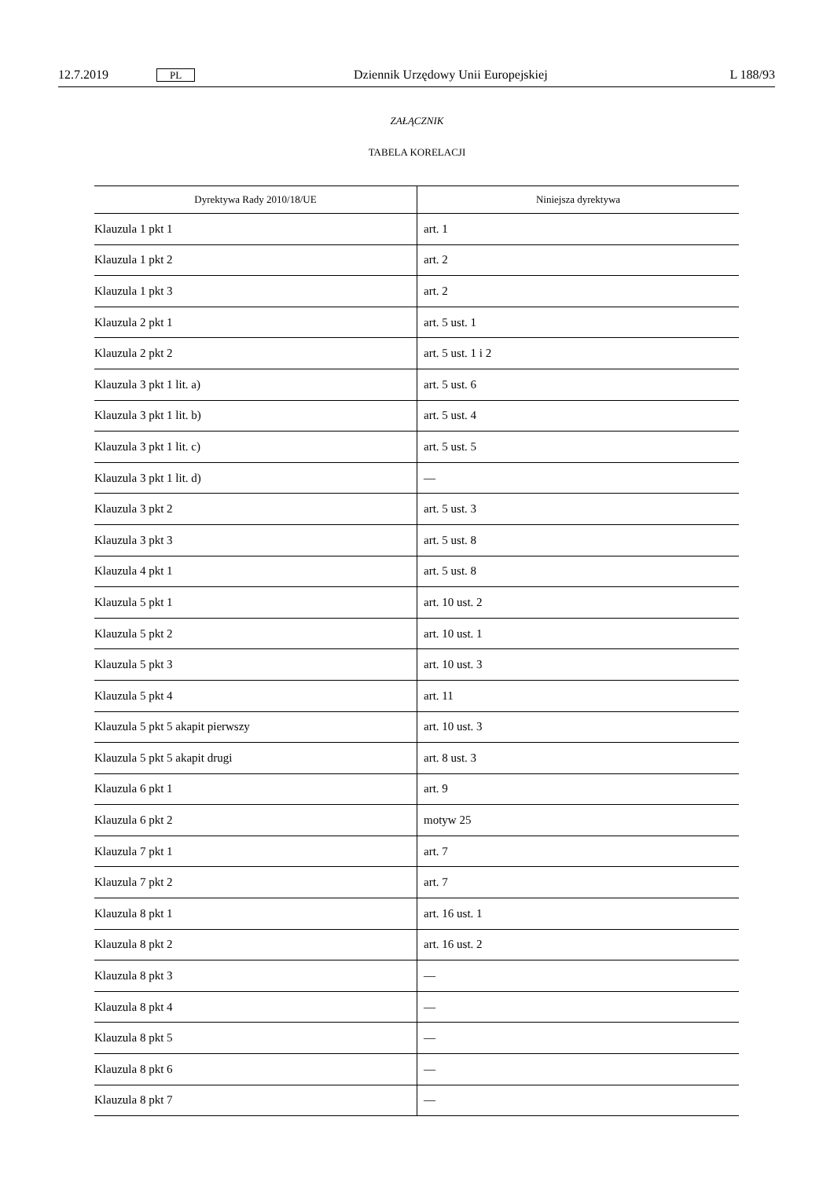12.7.2019 PL Dziennik Urzędowy Unii Europejskiej L 188/93
ZAŁĄCZNIK
TABELA KORELACJI
| Dyrektywa Rady 2010/18/UE | Niniejsza dyrektywa |
| --- | --- |
| Klauzula 1 pkt 1 | art. 1 |
| Klauzula 1 pkt 2 | art. 2 |
| Klauzula 1 pkt 3 | art. 2 |
| Klauzula 2 pkt 1 | art. 5 ust. 1 |
| Klauzula 2 pkt 2 | art. 5 ust. 1 i 2 |
| Klauzula 3 pkt 1 lit. a) | art. 5 ust. 6 |
| Klauzula 3 pkt 1 lit. b) | art. 5 ust. 4 |
| Klauzula 3 pkt 1 lit. c) | art. 5 ust. 5 |
| Klauzula 3 pkt 1 lit. d) | — |
| Klauzula 3 pkt 2 | art. 5 ust. 3 |
| Klauzula 3 pkt 3 | art. 5 ust. 8 |
| Klauzula 4 pkt 1 | art. 5 ust. 8 |
| Klauzula 5 pkt 1 | art. 10 ust. 2 |
| Klauzula 5 pkt 2 | art. 10 ust. 1 |
| Klauzula 5 pkt 3 | art. 10 ust. 3 |
| Klauzula 5 pkt 4 | art. 11 |
| Klauzula 5 pkt 5 akapit pierwszy | art. 10 ust. 3 |
| Klauzula 5 pkt 5 akapit drugi | art. 8 ust. 3 |
| Klauzula 6 pkt 1 | art. 9 |
| Klauzula 6 pkt 2 | motyw 25 |
| Klauzula 7 pkt 1 | art. 7 |
| Klauzula 7 pkt 2 | art. 7 |
| Klauzula 8 pkt 1 | art. 16 ust. 1 |
| Klauzula 8 pkt 2 | art. 16 ust. 2 |
| Klauzula 8 pkt 3 | — |
| Klauzula 8 pkt 4 | — |
| Klauzula 8 pkt 5 | — |
| Klauzula 8 pkt 6 | — |
| Klauzula 8 pkt 7 | — |